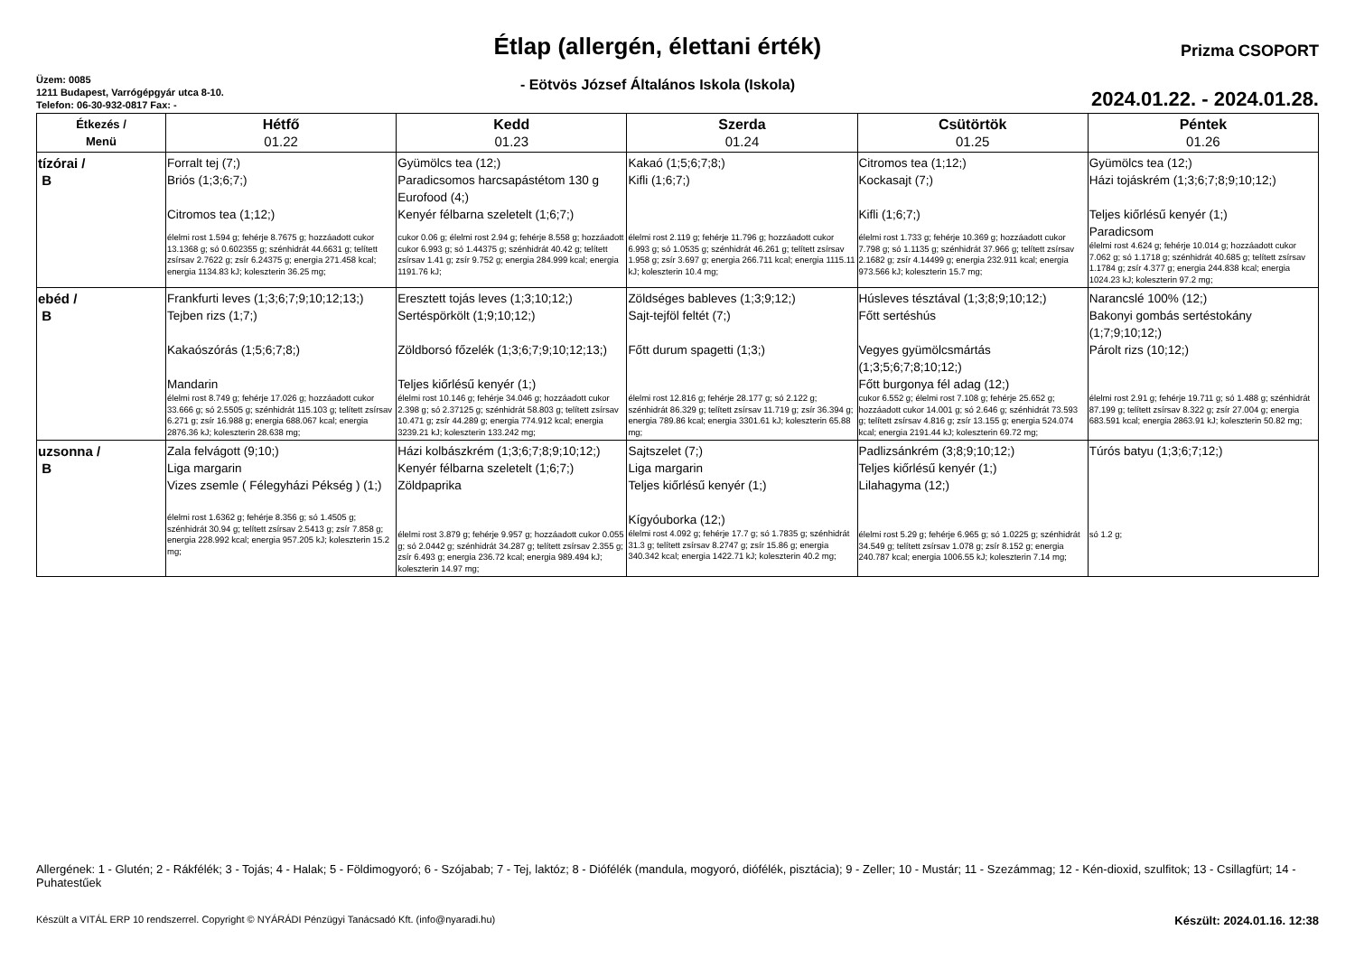Üzem: 0085
1211 Budapest, Varrógépgyár utca 8-10.
Telefon: 06-30-932-0817 Fax: -
Étlap (allergén, élettani érték)
- Eötvös József Általános Iskola (Iskola)
Prizma CSOPORT
2024.01.22. - 2024.01.28.
| Étkezés / Menü | Hétfő 01.22 | Kedd 01.23 | Szerda 01.24 | Csütörtök 01.25 | Péntek 01.26 |
| --- | --- | --- | --- | --- | --- |
| tízórai / B | Forralt tej (7;) Briós (1;3;6;7;) Citromos tea (1;12;) élelmi rost 1.594 g; fehérje 8.7675 g; hozzáadott cukor 13.1368 g; só 0.602355 g; szénhidrát 44.6631 g; telített zsírsav 2.7622 g; zsír 6.24375 g; energia 271.458 kcal; energia 1134.83 kJ; koleszterin 36.25 mg; | Gyümölcs tea (12;) Paradicsomos harcsapástétom 130 g Eurofood (4;) Kenyér félbarna szeletelt (1;6;7;) cukor 0.06 g; élelmi rost 2.94 g; fehérje 8.558 g; hozzáadott cukor 6.993 g; só 1.44375 g; szénhidrát 40.42 g; telített zsírsav 1.41 g; zsír 9.752 g; energia 284.999 kcal; energia 1191.76 kJ; | Kakaó (1;5;6;7;8;) Kifli (1;6;7;) élelmi rost 2.119 g; fehérje 11.796 g; hozzáadott cukor 6.993 g; só 1.0535 g; szénhidrát 46.261 g; telített zsírsav 1.958 g; zsír 3.697 g; energia 266.711 kcal; energia 1115.11 kJ; koleszterin 10.4 mg; | Citromos tea (1;12;) Kockasajt (7;) Kifli (1;6;7;) élelmi rost 1.733 g; fehérje 10.369 g; hozzáadott cukor 7.798 g; só 1.1135 g; szénhidrát 37.966 g; telített zsírsav 2.1682 g; zsír 4.14499 g; energia 232.911 kcal; energia 973.566 kJ; koleszterin 15.7 mg; | Gyümölcs tea (12;) Házi tojáskrém (1;3;6;7;8;9;10;12;) Teljes kiőrlésű kenyér (1;) Paradicsom élelmi rost 4.624 g; fehérje 10.014 g; hozzáadott cukor 7.062 g; só 1.1718 g; szénhidrát 40.685 g; telített zsírsav 1.1784 g; zsír 4.377 g; energia 244.838 kcal; energia 1024.23 kJ; koleszterin 97.2 mg; |
| ebéd / B | Frankfurti leves (1;3;6;7;9;10;12;13;) Tejben rizs (1;7;) Kakaószórás (1;5;6;7;8;) Mandarin élelmi rost 8.749 g; fehérje 17.026 g; hozzáadott cukor 33.666 g; só 2.5505 g; szénhidrát 115.103 g; telített zsírsav 6.271 g; zsír 16.988 g; energia 688.067 kcal; energia 2876.36 kJ; koleszterin 28.638 mg; | Eresztett tojás leves (1;3;10;12;) Sertéspörkölt (1;9;10;12;) Zöldborsó főzelék (1;3;6;7;9;10;12;13;) Teljes kiőrlésű kenyér (1;) élelmi rost 10.146 g; fehérje 34.046 g; hozzáadott cukor 2.398 g; só 2.37125 g; szénhidrát 58.803 g; telített zsírsav 10.471 g; zsír 44.289 g; energia 774.912 kcal; energia 3239.21 kJ; koleszterin 133.242 mg; | Zöldséges bableves (1;3;9;12;) Sajt-tejföl feltét (7;) Főtt durum spagetti (1;3;) élelmi rost 12.816 g; fehérje 28.177 g; só 2.122 g; szénhidrát 86.329 g; telített zsírsav 11.719 g; zsír 36.394 g; energia 789.86 kcal; energia 3301.61 kJ; koleszterin 65.88 mg; | Húsleves tésztával (1;3;8;9;10;12;) Főtt sertéshús Vegyes gyümölcsmártás (1;3;5;6;7;8;10;12;) Főtt burgonya fél adag (12;) cukor 6.552 g; élelmi rost 7.108 g; fehérje 25.652 g; hozzáadott cukor 14.001 g; só 2.646 g; szénhidrát 73.593 g; telített zsírsav 4.816 g; zsír 13.155 g; energia 524.074 kcal; energia 2191.44 kJ; koleszterin 69.72 mg; | Narancslé 100% (12;) Bakonyi gombás sertéstokány (1;7;9;10;12;) Párolt rizs (10;12;) élelmi rost 2.91 g; fehérje 19.711 g; só 1.488 g; szénhidrát 87.199 g; telített zsírsav 8.322 g; zsír 27.004 g; energia 683.591 kcal; energia 2863.91 kJ; koleszterin 50.82 mg; |
| uzsonna / B | Zala felvágott (9;10;) Liga margarin Vizes zsemle ( Félegyházi Pékség ) (1;) élelmi rost 1.6362 g; fehérje 8.356 g; só 1.4505 g; szénhidrát 30.94 g; telített zsírsav 2.5413 g; zsír 7.858 g; energia 228.992 kcal; energia 957.205 kJ; koleszterin 15.2 mg; | Házi kolbászkrém (1;3;6;7;8;9;10;12;) Kenyér félbarna szeletelt (1;6;7;) Zöldpaprika élelmi rost 3.879 g; fehérje 9.957 g; hozzáadott cukor 0.055 g; só 2.0442 g; szénhidrát 34.287 g; telített zsírsav 2.355 g; zsír 6.493 g; energia 236.72 kcal; energia 989.494 kJ; koleszterin 14.97 mg; | Sajtszelet (7;) Liga margarin Teljes kiőrlésű kenyér (1;) Kígyóuborka (12;) élelmi rost 4.092 g; fehérje 17.7 g; só 1.7835 g; szénhidrát 31.3 g; telített zsírsav 8.2747 g; zsír 15.86 g; energia 340.342 kcal; energia 1422.71 kJ; koleszterin 40.2 mg; | Padlizsánkrém (3;8;9;10;12;) Teljes kiőrlésű kenyér (1;) Lilahagyma (12;) élelmi rost 5.29 g; fehérje 6.965 g; só 1.0225 g; szénhidrát 34.549 g; telített zsírsav 1.078 g; zsír 8.152 g; energia 240.787 kcal; energia 1006.55 kJ; koleszterin 7.14 mg; | Túrós batyu (1;3;6;7;12;) só 1.2 g; |
Allergének: 1 - Glutén; 2 - Rákfélék; 3 - Tojás; 4 - Halak; 5 - Földimogyoró; 6 - Szójabab; 7 - Tej, laktóz; 8 - Diófélék (mandula, mogyoró, diófélék, pisztácia); 9 - Zeller; 10 - Mustár; 11 - Szezámmag; 12 - Kén-dioxid, szulfitok; 13 - Csillagfürt; 14 - Puhatestűek
Készült a VITÁL ERP 10 rendszerrel. Copyright © NYÁRÁDI Pénzügyi Tanácsadó Kft. (info@nyaradi.hu) Készült: 2024.01.16. 12:38